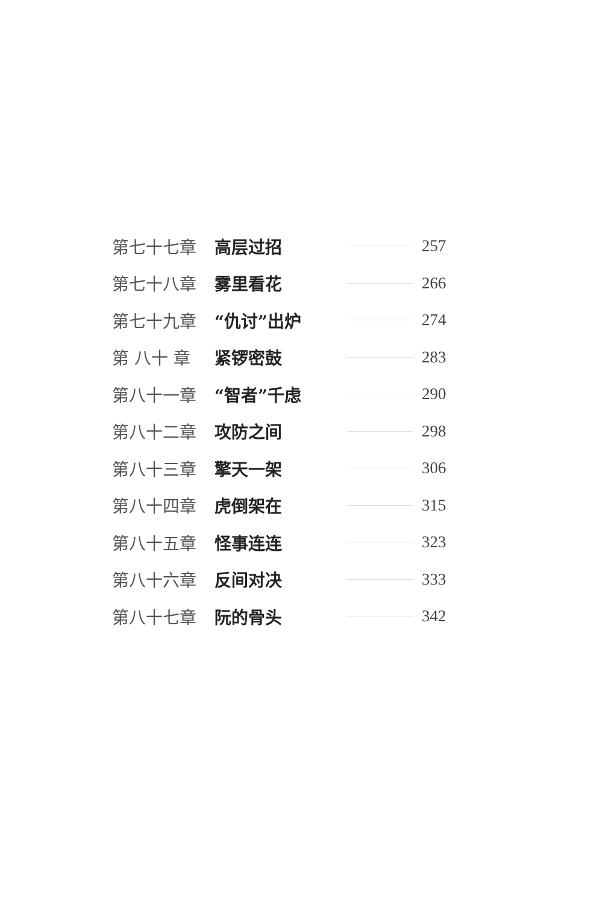第七十七章 高层过招 257
第七十八章 雾里看花 266
第七十九章 “仇讨”出炉 274
第 八十 章 紧锣密鼓 283
第八十一章 “智者”千虑 290
第八十二章 攻防之间 298
第八十三章 擎天一架 306
第八十四章 虎倒架在 315
第八十五章 怪事连连 323
第八十六章 反间对决 333
第八十七章 阮的骨头 342